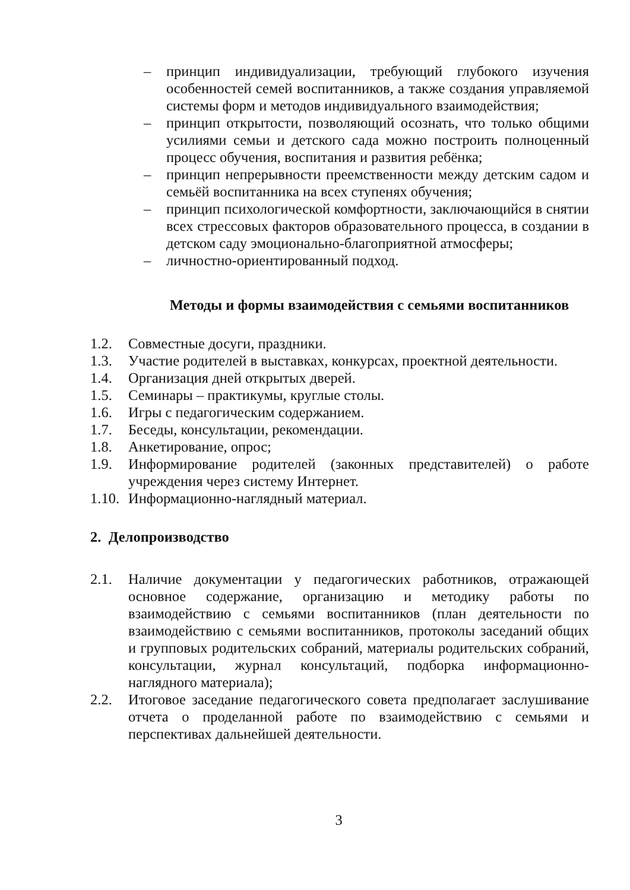– принцип индивидуализации, требующий глубокого изучения особенностей семей воспитанников, а также создания управляемой системы форм и методов индивидуального взаимодействия;
– принцип открытости, позволяющий осознать, что только общими усилиями семьи и детского сада можно построить полноценный процесс обучения, воспитания и развития ребёнка;
– принцип непрерывности преемственности между детским садом и семьёй воспитанника на всех ступенях обучения;
– принцип психологической комфортности, заключающийся в снятии всех стрессовых факторов образовательного процесса, в создании в детском саду эмоционально-благоприятной атмосферы;
– личностно-ориентированный подход.
Методы и формы взаимодействия с семьями воспитанников
1.2. Совместные досуги, праздники.
1.3. Участие родителей в выставках, конкурсах, проектной деятельности.
1.4. Организация дней открытых дверей.
1.5. Семинары – практикумы, круглые столы.
1.6. Игры с педагогическим содержанием.
1.7. Беседы, консультации, рекомендации.
1.8. Анкетирование, опрос;
1.9. Информирование родителей (законных представителей) о работе учреждения через систему Интернет.
1.10. Информационно-наглядный материал.
2. Делопроизводство
2.1. Наличие документации у педагогических работников, отражающей основное содержание, организацию и методику работы по взаимодействию с семьями воспитанников (план деятельности по взаимодействию с семьями воспитанников, протоколы заседаний общих и групповых родительских собраний, материалы родительских собраний, консультации, журнал консультаций, подборка информационно-наглядного материала);
2.2. Итоговое заседание педагогического совета предполагает заслушивание отчета о проделанной работе по взаимодействию с семьями и перспективах дальнейшей деятельности.
3